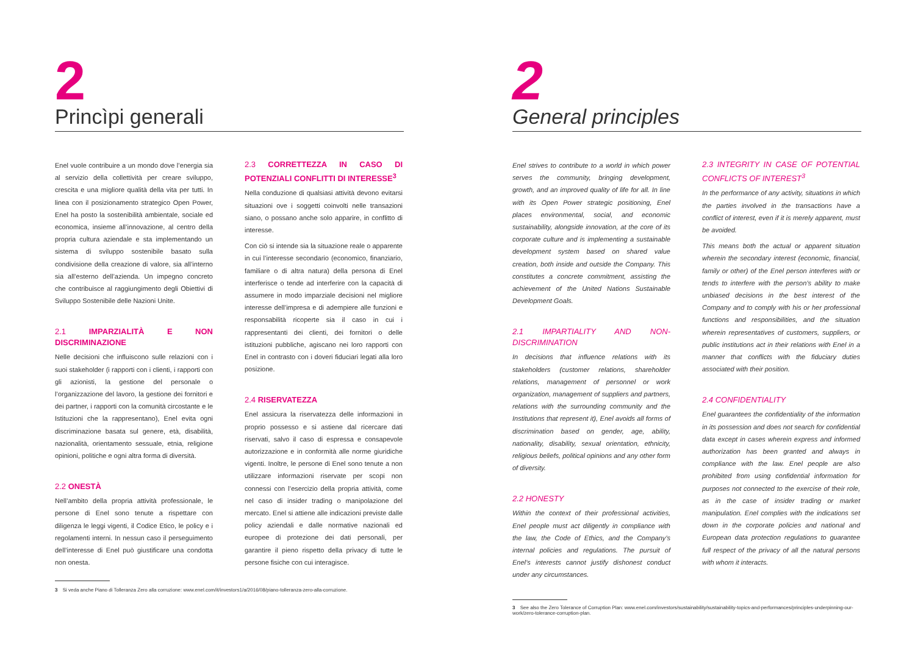2
Princìpi generali
Enel vuole contribuire a un mondo dove l’energia sia al servizio della collettività per creare sviluppo, crescita e una migliore qualità della vita per tutti. In linea con il posizionamento strategico Open Power, Enel ha posto la sostenibilità ambientale, sociale ed economica, insieme all’innovazione, al centro della propria cultura aziendale e sta implementando un sistema di sviluppo sostenibile basato sulla condivisione della creazione di valore, sia all’interno sia all’esterno dell’azienda. Un impegno concreto che contribuisce al raggiungimento degli Obiettivi di Sviluppo Sostenibile delle Nazioni Unite.
2.1 IMPARZIALITÀ E NON DISCRIMINAZIONE
Nelle decisioni che influiscono sulle relazioni con i suoi stakeholder (i rapporti con i clienti, i rapporti con gli azionisti, la gestione del personale o l’organizzazione del lavoro, la gestione dei fornitori e dei partner, i rapporti con la comunità circostante e le Istituzioni che la rappresentano), Enel evita ogni discriminazione basata sul genere, età, disabilità, nazionalità, orientamento sessuale, etnia, religione opinioni, politiche e ogni altra forma di diversità.
2.2 ONESTÀ
Nell’ambito della propria attività professionale, le persone di Enel sono tenute a rispettare con diligenza le leggi vigenti, il Codice Etico, le policy e i regolamenti interni. In nessun caso il perseguimento dell’interesse di Enel può giustificare una condotta non onesta.
2.3 CORRETTEZZA IN CASO DI POTENZIALI CONFLITTI DI INTERESSE<sup>3</sup>
Nella conduzione di qualsiasi attività devono evitarsi situazioni ove i soggetti coinvolti nelle transazioni siano, o possano anche solo apparire, in conflitto di interesse.
Con ciò si intende sia la situazione reale o apparente in cui l’interesse secondario (economico, finanziario, familiare o di altra natura) della persona di Enel interferisce o tende ad interferire con la capacità di assumere in modo imparziale decisioni nel migliore interesse dell’impresa e di adempiere alle funzioni e responsabilità ricoperte sia il caso in cui i rappresentanti dei clienti, dei fornitori o delle istituzioni pubbliche, agiscano nei loro rapporti con Enel in contrasto con i doveri fiduciari legati alla loro posizione.
2.4 RISERVATEZZA
Enel assicura la riservatezza delle informazioni in proprio possesso e si astiene dal ricercare dati riservati, salvo il caso di espressa e consapevole autorizzazione e in conformità alle norme giuridiche vigenti. Inoltre, le persone di Enel sono tenute a non utilizzare informazioni riservate per scopi non connessi con l’esercizio della propria attività, come nel caso di insider trading o manipolazione del mercato. Enel si attiene alle indicazioni previste dalle policy aziendali e dalle normative nazionali ed europee di protezione dei dati personali, per garantire il pieno rispetto della privacy di tutte le persone fisiche con cui interagisce.
3 Si veda anche Piano di Tolleranza Zero alla corruzione: www.enel.com/it/investors1/a/2016/08/piano-tolleranza-zero-alla-corruzione.
2
General principles
Enel strives to contribute to a world in which power serves the community, bringing development, growth, and an improved quality of life for all. In line with its Open Power strategic positioning, Enel places environmental, social, and economic sustainability, alongside innovation, at the core of its corporate culture and is implementing a sustainable development system based on shared value creation, both inside and outside the Company. This constitutes a concrete commitment, assisting the achievement of the United Nations Sustainable Development Goals.
2.1 IMPARTIALITY AND NON-DISCRIMINATION
In decisions that influence relations with its stakeholders (customer relations, shareholder relations, management of personnel or work organization, management of suppliers and partners, relations with the surrounding community and the Institutions that represent it), Enel avoids all forms of discrimination based on gender, age, ability, nationality, disability, sexual orientation, ethnicity, religious beliefs, political opinions and any other form of diversity.
2.2 HONESTY
Within the context of their professional activities, Enel people must act diligently in compliance with the law, the Code of Ethics, and the Company’s internal policies and regulations. The pursuit of Enel’s interests cannot justify dishonest conduct under any circumstances.
2.3 INTEGRITY IN CASE OF POTENTIAL CONFLICTS OF INTEREST<sup>3</sup>
In the performance of any activity, situations in which the parties involved in the transactions have a conflict of interest, even if it is merely apparent, must be avoided.
This means both the actual or apparent situation wherein the secondary interest (economic, financial, family or other) of the Enel person interferes with or tends to interfere with the person’s ability to make unbiased decisions in the best interest of the Company and to comply with his or her professional functions and responsibilities, and the situation wherein representatives of customers, suppliers, or public institutions act in their relations with Enel in a manner that conflicts with the fiduciary duties associated with their position.
2.4 CONFIDENTIALITY
Enel guarantees the confidentiality of the information in its possession and does not search for confidential data except in cases wherein express and informed authorization has been granted and always in compliance with the law. Enel people are also prohibited from using confidential information for purposes not connected to the exercise of their role, as in the case of insider trading or market manipulation. Enel complies with the indications set down in the corporate policies and national and European data protection regulations to guarantee full respect of the privacy of all the natural persons with whom it interacts.
3 See also the Zero Tolerance of Corruption Plan: www.enel.com/investors/sustainability/sustainability-topics-and-performances/principles-underpinning-our-work/zero-tolerance-corruption-plan.